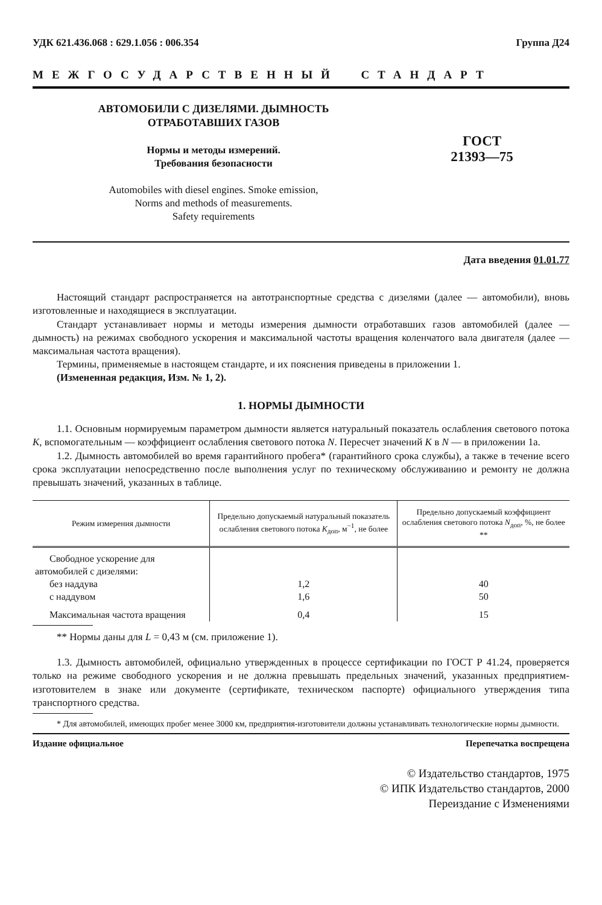УДК 621.436.068 : 629.1.056 : 006.354 Группа Д24
МЕЖГОСУДАРСТВЕННЫЙ СТАНДАРТ
АВТОМОБИЛИ С ДИЗЕЛЯМИ. ДЫМНОСТЬ
ОТРАБОТАВШИХ ГАЗОВ
Нормы и методы измерений.
Требования безопасности
Automobiles with diesel engines. Smoke emission,
Norms and methods of measurements.
Safety requirements
ГОСТ
21393—75
Дата введения 01.01.77
Настоящий стандарт распространяется на автотранспортные средства с дизелями (далее — автомобили), вновь изготовленные и находящиеся в эксплуатации.
Стандарт устанавливает нормы и методы измерения дымности отработавших газов автомобилей (далее — дымность) на режимах свободного ускорения и максимальной частоты вращения коленчатого вала двигателя (далее — максимальная частота вращения).
Термины, применяемые в настоящем стандарте, и их пояснения приведены в приложении 1.
(Измененная редакция, Изм. № 1, 2).
1. НОРМЫ ДЫМНОСТИ
1.1. Основным нормируемым параметром дымности является натуральный показатель ослабления светового потока K, вспомогательным — коэффициент ослабления светового потока N. Пересчет значений K в N — в приложении 1а.
1.2. Дымность автомобилей во время гарантийного пробега* (гарантийного срока службы), а также в течение всего срока эксплуатации непосредственно после выполнения услуг по техническому обслуживанию и ремонту не должна превышать значений, указанных в таблице.
| Режим измерения дымности | Предельно допускаемый натуральный показатель ослабления светового потока K<sub>доп</sub>, м<sup>−1</sup>, не более | Предельно допускаемый коэффициент ослабления светового потока N<sub>доп</sub>, %, не более ** |
| --- | --- | --- |
| Свободное ускорение для автомобилей с дизелями: | | |
| без наддува | 1,2 | 40 |
| с наддувом | 1,6 | 50 |
| Максимальная частота вращения | 0,4 | 15 |
** Нормы даны для L = 0,43 м (см. приложение 1).
1.3. Дымность автомобилей, официально утвержденных в процессе сертификации по ГОСТ Р 41.24, проверяется только на режиме свободного ускорения и не должна превышать предельных значений, указанных предприятием-изготовителем в знаке или документе (сертификате, техническом паспорте) официального утверждения типа транспортного средства.
* Для автомобилей, имеющих пробег менее 3000 км, предприятия-изготовители должны устанавливать технологические нормы дымности.
Издание официальное Перепечатка воспрещена
© Издательство стандартов, 1975
© ИПК Издательство стандартов, 2000
Переиздание с Изменениями